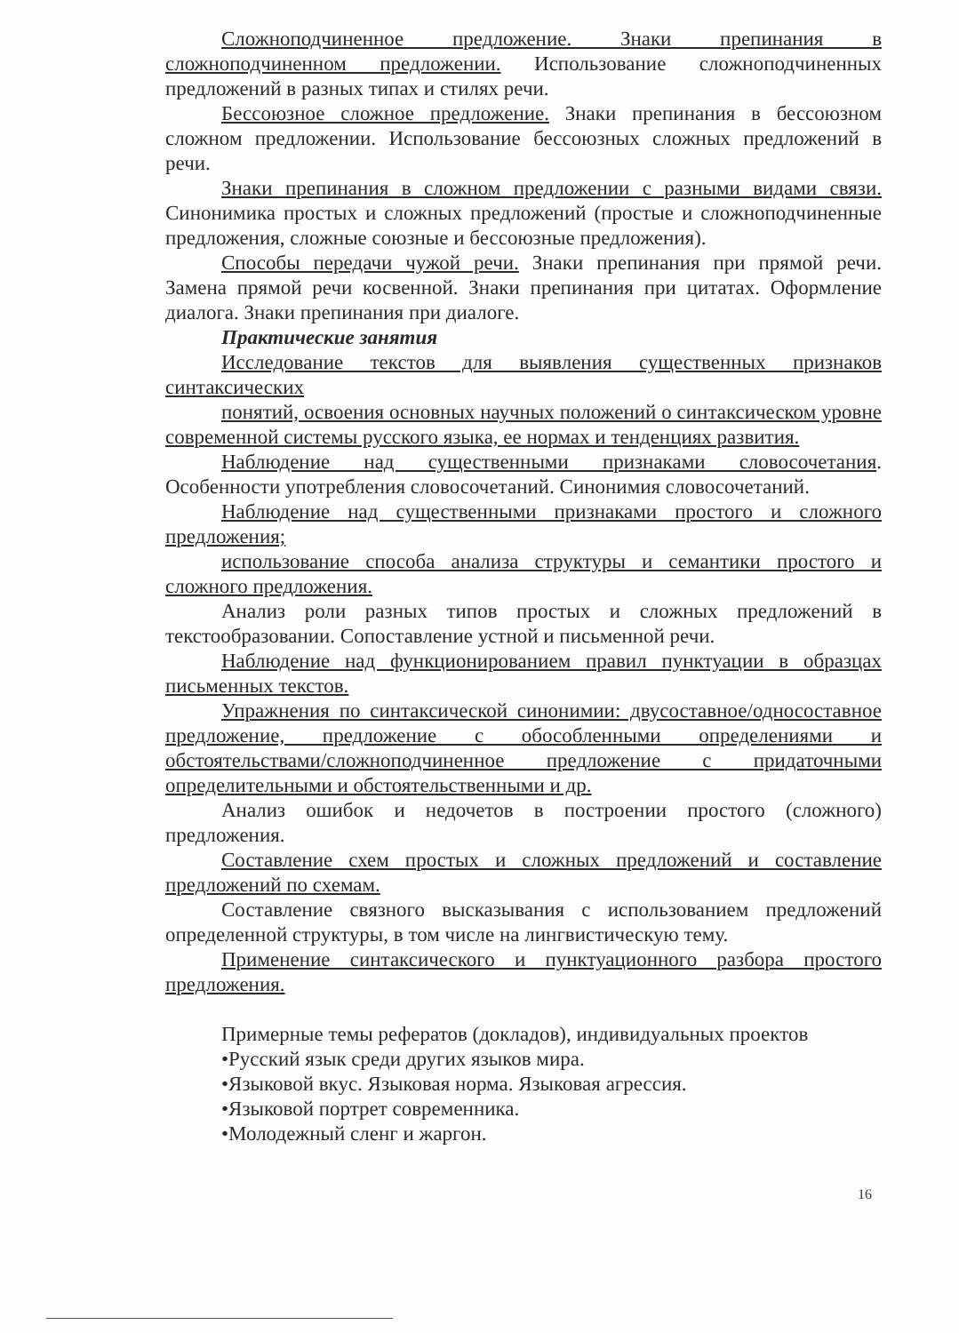Сложноподчиненное предложение. Знаки препинания в сложноподчиненном предложении. Использование сложноподчиненных предложений в разных типах и стилях речи.
Бессоюзное сложное предложение. Знаки препинания в бессоюзном сложном предложении. Использование бессоюзных сложных предложений в речи.
Знаки препинания в сложном предложении с разными видами связи. Синонимика простых и сложных предложений (простые и сложноподчиненные предложения, сложные союзные и бессоюзные предложения).
Способы передачи чужой речи. Знаки препинания при прямой речи. Замена прямой речи косвенной. Знаки препинания при цитатах. Оформление диалога. Знаки препинания при диалоге.
Практические занятия
Исследование текстов для выявления существенных признаков синтаксических
понятий, освоения основных научных положений о синтаксическом уровне современной системы русского языка, ее нормах и тенденциях развития.
Наблюдение над существенными признаками словосочетания. Особенности употребления словосочетаний. Синонимия словосочетаний.
Наблюдение над существенными признаками простого и сложного предложения;
использование способа анализа структуры и семантики простого и сложного предложения.
Анализ роли разных типов простых и сложных предложений в текстообразовании. Сопоставление устной и письменной речи.
Наблюдение над функционированием правил пунктуации в образцах письменных текстов.
Упражнения по синтаксической синонимии: двусоставное/односоставное предложение, предложение с обособленными определениями и обстоятельствами/сложноподчиненное предложение с придаточными определительными и обстоятельственными и др.
Анализ ошибок и недочетов в построении простого (сложного) предложения.
Составление схем простых и сложных предложений и составление предложений по схемам.
Составление связного высказывания с использованием предложений определенной структуры, в том числе на лингвистическую тему.
Применение синтаксического и пунктуационного разбора простого предложения.
Примерные темы рефератов (докладов), индивидуальных проектов
•Русский язык среди других языков мира.
•Языковой вкус. Языковая норма. Языковая агрессия.
•Языковой портрет современника.
•Молодежный сленг и жаргон.
16